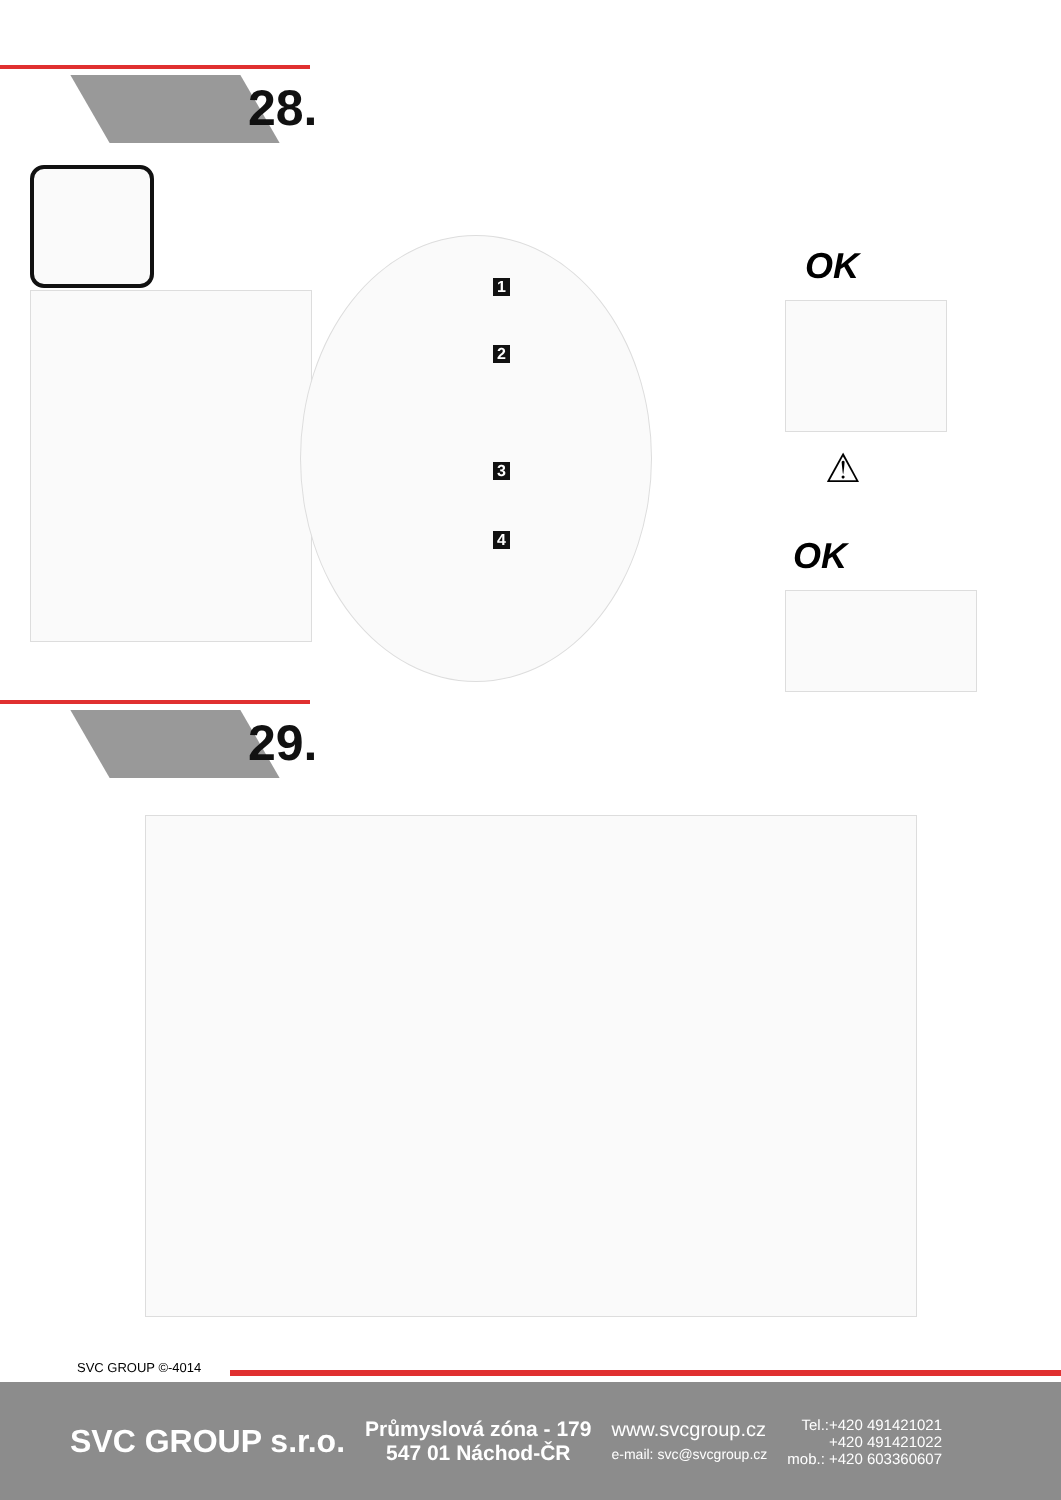28.
1
2
3
4
OK
⚠
OK
29.
SVC GROUP ©-4014
SVC GROUP s.r.o.
Průmyslová zóna - 179
547 01 Náchod-ČR
www.svcgroup.cz
e-mail: svc@svcgroup.cz
Tel.:+420 491421021
+420 491421022
mob.: +420 603360607